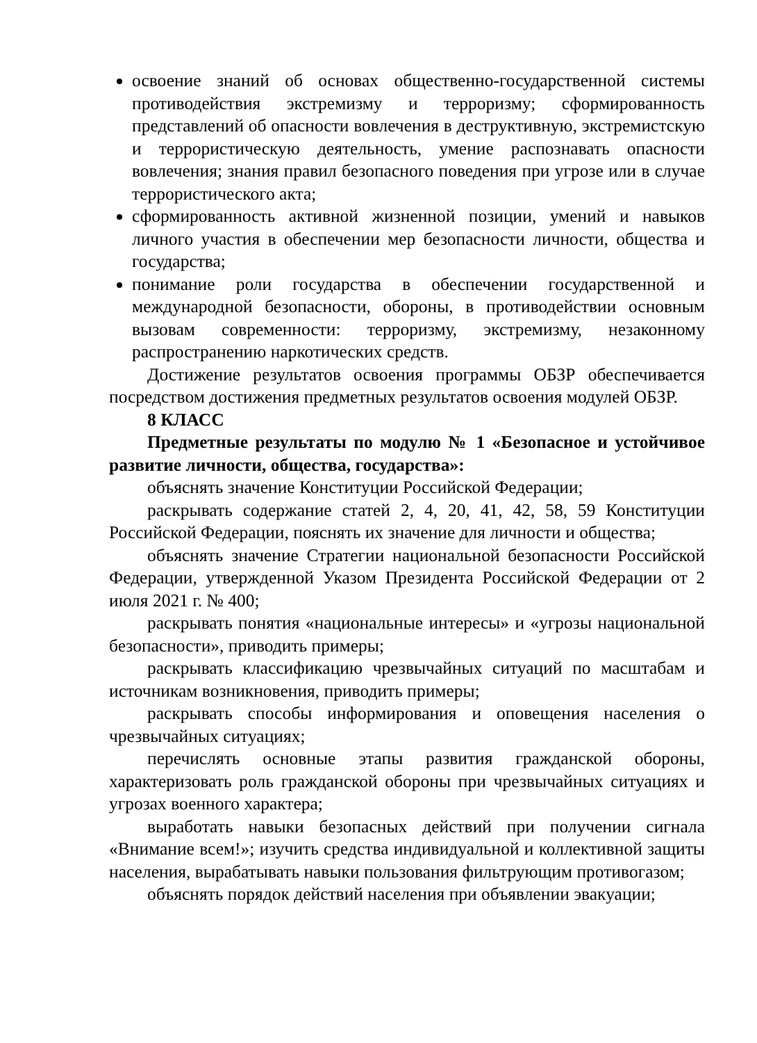освоение знаний об основах общественно-государственной системы противодействия экстремизму и терроризму; сформированность представлений об опасности вовлечения в деструктивную, экстремистскую и террористическую деятельность, умение распознавать опасности вовлечения; знания правил безопасного поведения при угрозе или в случае террористического акта;
сформированность активной жизненной позиции, умений и навыков личного участия в обеспечении мер безопасности личности, общества и государства;
понимание роли государства в обеспечении государственной и международной безопасности, обороны, в противодействии основным вызовам современности: терроризму, экстремизму, незаконному распространению наркотических средств.
Достижение результатов освоения программы ОБЗР обеспечивается посредством достижения предметных результатов освоения модулей ОБЗР.
8 КЛАСС
Предметные результаты по модулю № 1 «Безопасное и устойчивое развитие личности, общества, государства»:
объяснять значение Конституции Российской Федерации;
раскрывать содержание статей 2, 4, 20, 41, 42, 58, 59 Конституции Российской Федерации, пояснять их значение для личности и общества;
объяснять значение Стратегии национальной безопасности Российской Федерации, утвержденной Указом Президента Российской Федерации от 2 июля 2021 г. № 400;
раскрывать понятия «национальные интересы» и «угрозы национальной безопасности», приводить примеры;
раскрывать классификацию чрезвычайных ситуаций по масштабам и источникам возникновения, приводить примеры;
раскрывать способы информирования и оповещения населения о чрезвычайных ситуациях;
перечислять основные этапы развития гражданской обороны, характеризовать роль гражданской обороны при чрезвычайных ситуациях и угрозах военного характера;
выработать навыки безопасных действий при получении сигнала «Внимание всем!»; изучить средства индивидуальной и коллективной защиты населения, вырабатывать навыки пользования фильтрующим противогазом;
объяснять порядок действий населения при объявлении эвакуации;